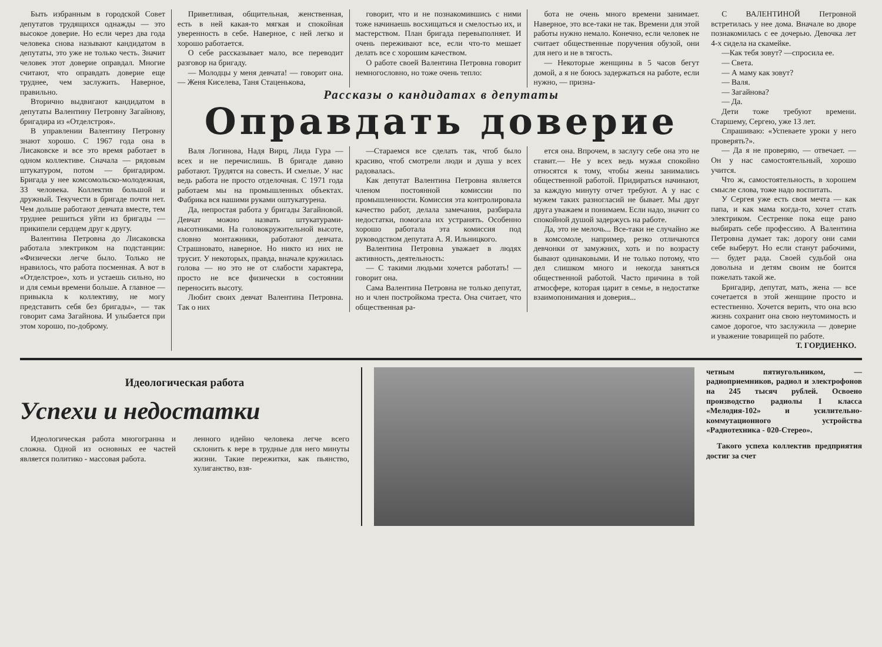Быть избранным в городской Совет депутатов трудящихся однажды — это высокое доверие. Но если через два года человека снова называют кандидатом в депутаты, это уже не только честь. Значит человек этот доверие оправдал. Многие считают, что оправдать доверие еще труднее, чем заслужить. Наверное, правильно.
Вторично выдвигают кандидатом в депутаты Валентину Петровну Загайнову, бригадира из «Отделстроя».
В управлении Валентину Петровну знают хорошо. С 1967 года она в Лисаковске и все это время работает в одном коллективе. Сначала — рядовым штукатуром, потом — бригадиром. Бригада у нее комсомольско-молодежная, 33 человека. Коллектив большой и дружный. Текучести в бригаде почти нет. Чем дольше работают девчата вместе, тем труднее решиться уйти из бригады — прикипели сердцем друг к другу.
Валентина Петровна до Лисаковска работала электриком на подстанции: «Физически легче было. Только не нравилось, что работа посменная. А вот в «Отделстрое», хоть и устаешь сильно, но и для семьи времени больше. А главное — привыкла к коллективу, не могу представить себя без бригады», — так говорит сама Загайнова. И улыбается при этом хорошо, по-доброму.
Приветливая, общительная, женственная, есть в ней какая-то мягкая и спокойная уверенность в себе. Наверное, с ней легко и хорошо работается.
О себе рассказывает мало, все переводит разговор на бригаду.
— Молодцы у меня девчата! — говорит она. — Женя Киселева, Таня Стаценькова,
говорит, что и не познакомившись с ними тоже начинаешь восхищаться и смелостью их, и мастерством. План бригада перевыполняет. И очень переживают все, если что-то мешает делать все с хорошим качеством.
О работе своей Валентина Петровна говорит немногословно, но тоже очень тепло:
бота не очень много времени занимает. Наверное, это все-таки не так. Времени для этой работы нужно немало. Конечно, если человек не считает общественные поручения обузой, они для него и не в тягость.
— Некоторые женщины в 5 часов бегут домой, а я не боюсь задержаться на работе, если нужно, — призна-
Рассказы о кандидатах в депутаты
Оправдать доверие
Валя Логинова, Надя Вирц, Лида Гура — всех и не перечислишь. В бригаде давно работают. Трудятся на совесть. И смелые. У нас ведь работа не просто отделочная. С 1971 года работаем мы на промышленных объектах. Фабрика вся нашими руками оштукатурена.
Да, непростая работа у бригады Загайновой. Девчат можно назвать штукатурами-высотниками. На головокружительной высоте, словно монтажники, работают девчата. Страшновато, наверное. Но никто из них не трусит. У некоторых, правда, вначале кружилась голова — но это не от слабости характера, просто не все физически в состоянии переносить высоту.
Любит своих девчат Валентина Петровна. Так о них
—Стараемся все сделать так, чтоб было красиво, чтоб смотрели люди и душа у всех радовалась.
Как депутат Валентина Петровна является членом постоянной комиссии по промышленности. Комиссия эта контролировала качество работ, делала замечания, разбирала недостатки, помогала их устранять. Особенно хорошо работала эта комиссия под руководством депутата А. Я. Ильницкого.
Валентина Петровна уважает в людях активность, деятельность:
— С такими людьми хочется работать! — говорит она.
Сама Валентина Петровна не только депутат, но и член постройкома треста. Она считает, что общественная ра-
ется она. Впрочем, в заслугу себе она это не ставит.— Не у всех ведь мужья спокойно относятся к тому, чтобы жены занимались общественной работой. Придираться начинают, за каждую минуту отчет требуют. А у нас с мужем таких разногласий не бывает. Мы друг друга уважаем и понимаем. Если надо, значит со спокойной душой задержусь на работе.
Да, это не мелочь... Все-таки не случайно же в комсомоле, например, резко отличаются девчонки от замужних, хоть и по возрасту бывают одинаковыми. И не только потому, что дел слишком много и некогда заняться общественной работой. Часто причина в той атмосфере, которая царит в семье, в недостатке взаимопонимания и доверия...
С ВАЛЕНТИНОЙ Петровной встретилась у нее дома. Вначале во дворе познакомилась с ее дочерью. Девочка лет 4-х сидела на скамейке.
—Как тебя зовут? —спросила ее.
— Света.
— А маму как зовут?
— Валя.
— Загайнова?
— Да.
Дети тоже требуют времени. Старшему, Сергею, уже 13 лет.
Спрашиваю: «Успеваете уроки у него проверять?».
— Да я не проверяю, — отвечает. — Он у нас самостоятельный, хорошо учится.
Что ж, самостоятельность, в хорошем смысле слова, тоже надо воспитать.
У Сергея уже есть своя мечта — как папа, и как мама когда-то, хочет стать электриком. Сестренке пока еще рано выбирать себе профессию. А Валентина Петровна думает так: дорогу они сами себе выберут. Но если станут рабочими, — будет рада. Своей судьбой она довольна и детям своим не боится пожелать такой же.
Бригадир, депутат, мать, жена — все сочетается в этой женщине просто и естественно. Хочется верить, что она всю жизнь сохранит она свою неутомимость и самое дорогое, что заслужила — доверие и уважение товарищей по работе.
Т. ГОРДИЕНКО.
Идеологическая работа
Успехи и недостатки
Идеологическая работа многогранна и сложна. Одной из основных ее частей является политико - массовая работа.
ленного идейно человека легче всего склонить к вере в трудные для него минуты жизни. Такие пережитки, как пьянство, хулиганство, взя-
четным пятиугольником, — радиоприемников, радиол и электрофонов на 245 тысяч рублей. Освоено производство радиолы I класса «Мелодия-102» и усилительно-коммутационного устройства «Радиотехника - 020-Стерео».
Такого успеха коллектив предприятия достиг за счет